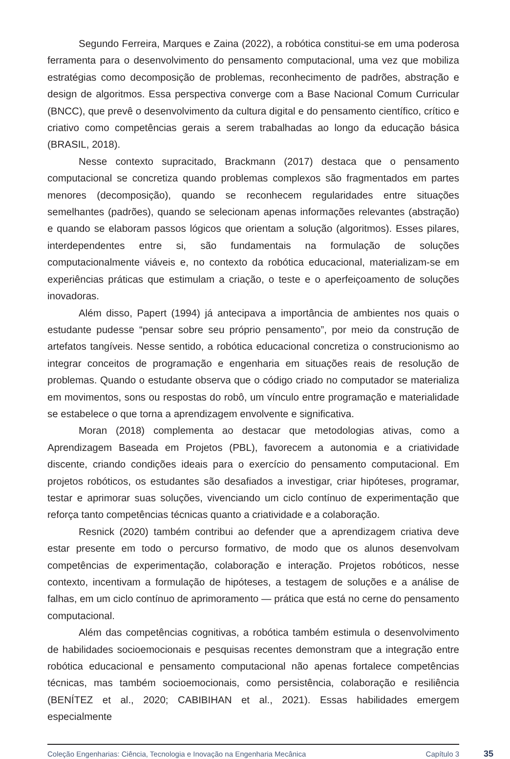Segundo Ferreira, Marques e Zaina (2022), a robótica constitui-se em uma poderosa ferramenta para o desenvolvimento do pensamento computacional, uma vez que mobiliza estratégias como decomposição de problemas, reconhecimento de padrões, abstração e design de algoritmos. Essa perspectiva converge com a Base Nacional Comum Curricular (BNCC), que prevê o desenvolvimento da cultura digital e do pensamento científico, crítico e criativo como competências gerais a serem trabalhadas ao longo da educação básica (BRASIL, 2018).
Nesse contexto supracitado, Brackmann (2017) destaca que o pensamento computacional se concretiza quando problemas complexos são fragmentados em partes menores (decomposição), quando se reconhecem regularidades entre situações semelhantes (padrões), quando se selecionam apenas informações relevantes (abstração) e quando se elaboram passos lógicos que orientam a solução (algoritmos). Esses pilares, interdependentes entre si, são fundamentais na formulação de soluções computacionalmente viáveis e, no contexto da robótica educacional, materializam-se em experiências práticas que estimulam a criação, o teste e o aperfeiçoamento de soluções inovadoras.
Além disso, Papert (1994) já antecipava a importância de ambientes nos quais o estudante pudesse “pensar sobre seu próprio pensamento”, por meio da construção de artefatos tangíveis. Nesse sentido, a robótica educacional concretiza o construcionismo ao integrar conceitos de programação e engenharia em situações reais de resolução de problemas. Quando o estudante observa que o código criado no computador se materializa em movimentos, sons ou respostas do robô, um vínculo entre programação e materialidade se estabelece o que torna a aprendizagem envolvente e significativa.
Moran (2018) complementa ao destacar que metodologias ativas, como a Aprendizagem Baseada em Projetos (PBL), favorecem a autonomia e a criatividade discente, criando condições ideais para o exercício do pensamento computacional. Em projetos robóticos, os estudantes são desafiados a investigar, criar hipóteses, programar, testar e aprimorar suas soluções, vivenciando um ciclo contínuo de experimentação que reforça tanto competências técnicas quanto a criatividade e a colaboração.
Resnick (2020) também contribui ao defender que a aprendizagem criativa deve estar presente em todo o percurso formativo, de modo que os alunos desenvolvam competências de experimentação, colaboração e interação. Projetos robóticos, nesse contexto, incentivam a formulação de hipóteses, a testagem de soluções e a análise de falhas, em um ciclo contínuo de aprimoramento — prática que está no cerne do pensamento computacional.
Além das competências cognitivas, a robótica também estimula o desenvolvimento de habilidades socioemocionais e pesquisas recentes demonstram que a integração entre robótica educacional e pensamento computacional não apenas fortalece competências técnicas, mas também socioemocionais, como persistência, colaboração e resiliência (BENÍTEZ et al., 2020; CABIBIHAN et al., 2021). Essas habilidades emergem especialmente
Coleção Engenharias: Ciência, Tecnologia e Inovação na Engenharia Mecânica Capítulo 3 35